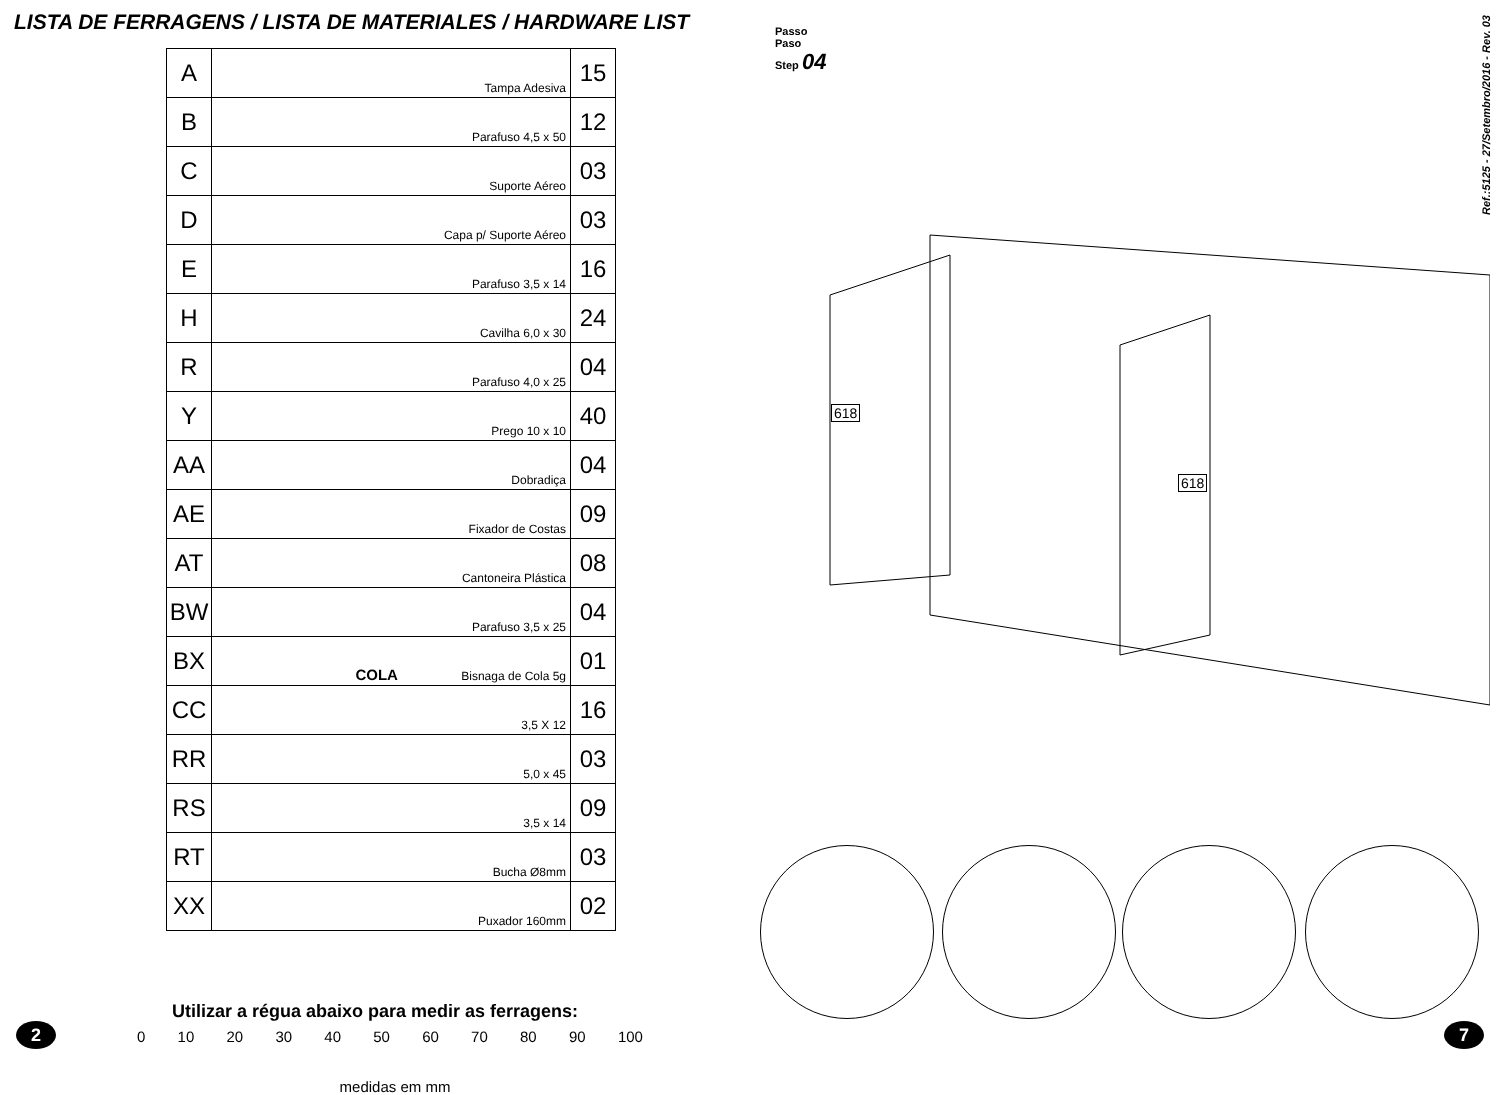LISTA DE FERRAGENS / LISTA DE MATERIALES / HARDWARE LIST
| A | Tampa Adesiva | 15 |
| B | Parafuso 4,5 x 50 | 12 |
| C | Suporte Aéreo | 03 |
| D | Capa p/ Suporte Aéreo | 03 |
| E | Parafuso 3,5 x 14 | 16 |
| H | Cavilha 6,0 x 30 | 24 |
| R | Parafuso 4,0 x 25 | 04 |
| Y | Prego 10 x 10 | 40 |
| AA | Dobradiça | 04 |
| AE | Fixador de Costas | 09 |
| AT | Cantoneira Plástica | 08 |
| BW | Parafuso 3,5 x 25 | 04 |
| BX | COLA Bisnaga de Cola 5g | 01 |
| CC | 3,5 X 12 | 16 |
| RR | 5,0 x 45 | 03 |
| RS | 3,5 x 14 | 09 |
| RT | Bucha Ø8mm | 03 |
| XX | Puxador 160mm | 02 |
Utilizar a régua abaixo para medir as ferragens:
0 10 20 30 40 50 60 70 80 90 100
medidas em mm
2
Passo
Paso
Step 04
Ref.:5125 - 27/Setembro/2016 - Rev. 03
618
618
7